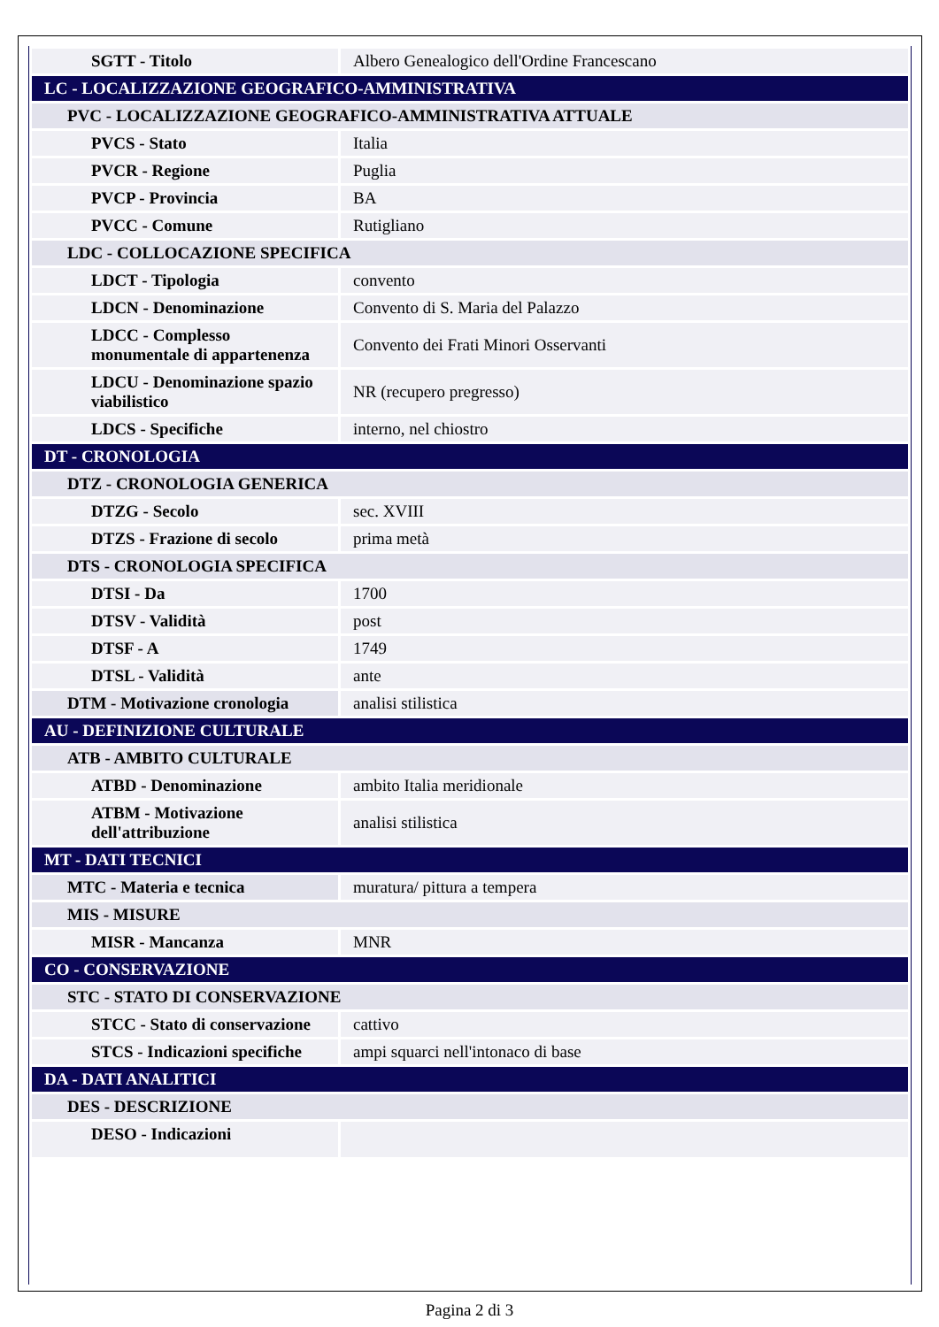| SGTT - Titolo | Albero Genealogico dell'Ordine Francescano |
| LC - LOCALIZZAZIONE GEOGRAFICO-AMMINISTRATIVA | |
| PVC - LOCALIZZAZIONE GEOGRAFICO-AMMINISTRATIVA ATTUALE | |
| PVCS - Stato | Italia |
| PVCR - Regione | Puglia |
| PVCP - Provincia | BA |
| PVCC - Comune | Rutigliano |
| LDC - COLLOCAZIONE SPECIFICA | |
| LDCT - Tipologia | convento |
| LDCN - Denominazione | Convento di S. Maria del Palazzo |
| LDCC - Complesso monumentale di appartenenza | Convento dei Frati Minori Osservanti |
| LDCU - Denominazione spazio viabilistico | NR (recupero pregresso) |
| LDCS - Specifiche | interno, nel chiostro |
| DT - CRONOLOGIA | |
| DTZ - CRONOLOGIA GENERICA | |
| DTZG - Secolo | sec. XVIII |
| DTZS - Frazione di secolo | prima metà |
| DTS - CRONOLOGIA SPECIFICA | |
| DTSI - Da | 1700 |
| DTSV - Validità | post |
| DTSF - A | 1749 |
| DTSL - Validità | ante |
| DTM - Motivazione cronologia | analisi stilistica |
| AU - DEFINIZIONE CULTURALE | |
| ATB - AMBITO CULTURALE | |
| ATBD - Denominazione | ambito Italia meridionale |
| ATBM - Motivazione dell'attribuzione | analisi stilistica |
| MT - DATI TECNICI | |
| MTC - Materia e tecnica | muratura/ pittura a tempera |
| MIS - MISURE | |
| MISR - Mancanza | MNR |
| CO - CONSERVAZIONE | |
| STC - STATO DI CONSERVAZIONE | |
| STCC - Stato di conservazione | cattivo |
| STCS - Indicazioni specifiche | ampi squarci nell'intonaco di base |
| DA - DATI ANALITICI | |
| DES - DESCRIZIONE | |
| DESO - Indicazioni | |
Pagina 2 di 3